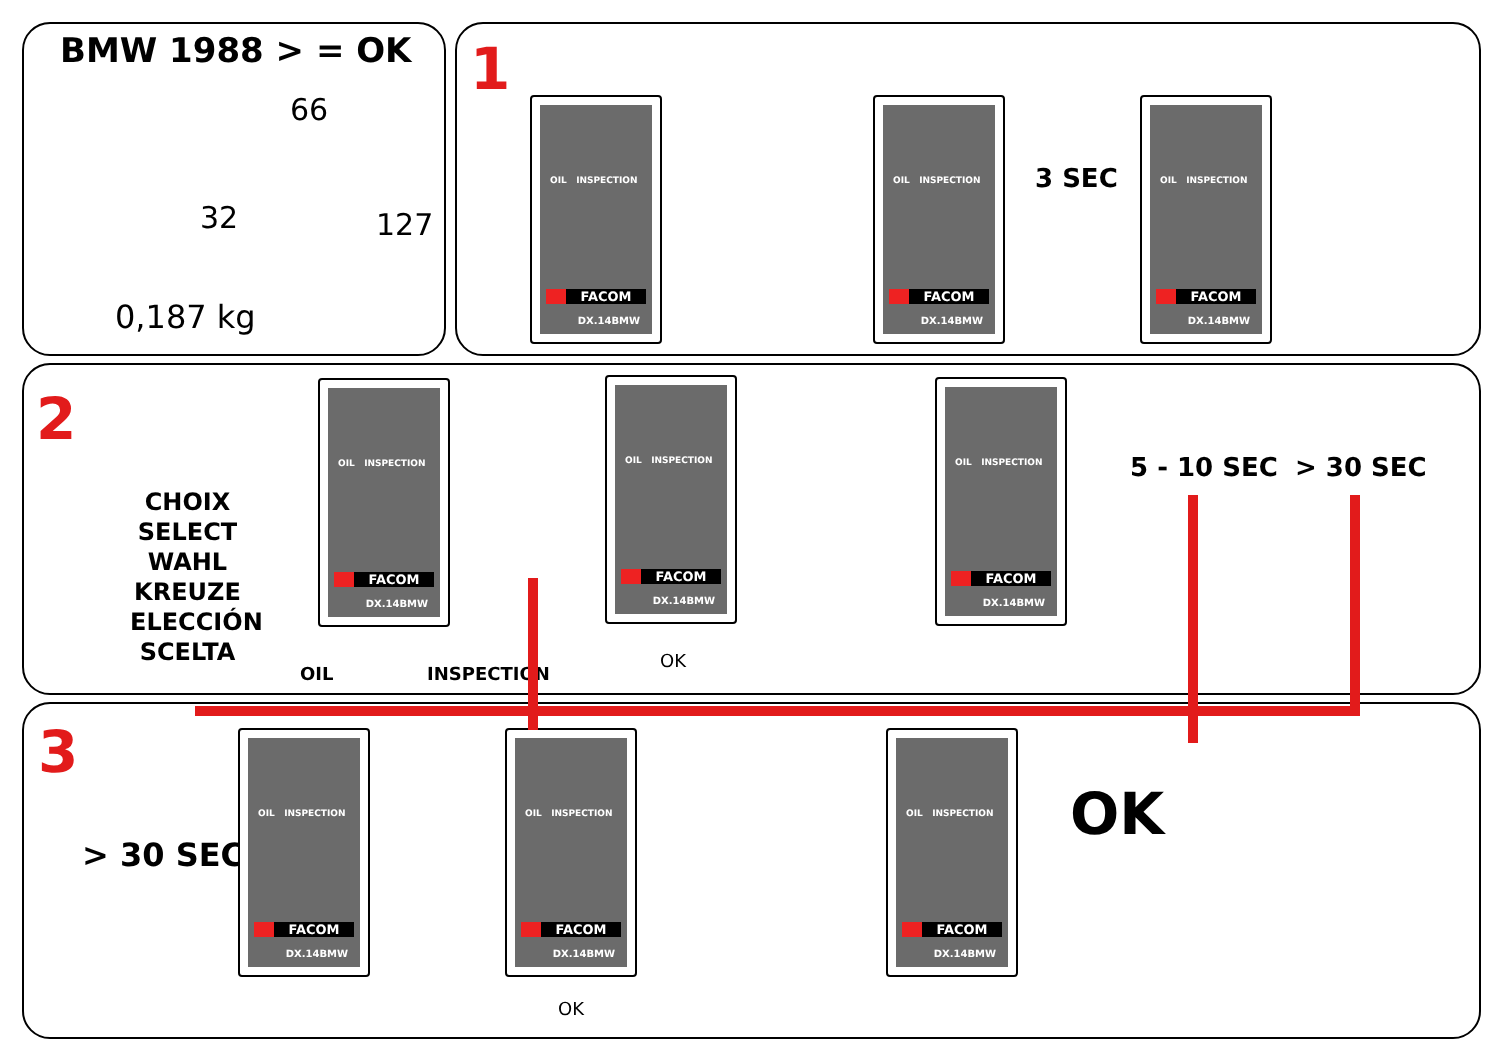BMW 1988 > = OK
66
32 127
0,187 kg
1
3 SEC
OIL INSPECTION
FACOM
DX.14BMW
OIL INSPECTION
FACOM
DX.14BMW
OIL INSPECTION
FACOM
DX.14BMW
2
CHOIX
SELECT
WAHL
KREUZE
ELECCIÓN
SCELTA
OIL INSPECTION
FACOM
DX.14BMW
OIL INSPECTION
OIL INSPECTION
FACOM
DX.14BMW
OK
OIL INSPECTION
FACOM
DX.14BMW
5 - 10 SEC > 30 SEC
3
> 30 SEC
OIL INSPECTION
FACOM
DX.14BMW
OIL INSPECTION
FACOM
DX.14BMW
OK
OIL INSPECTION
FACOM
DX.14BMW
OK